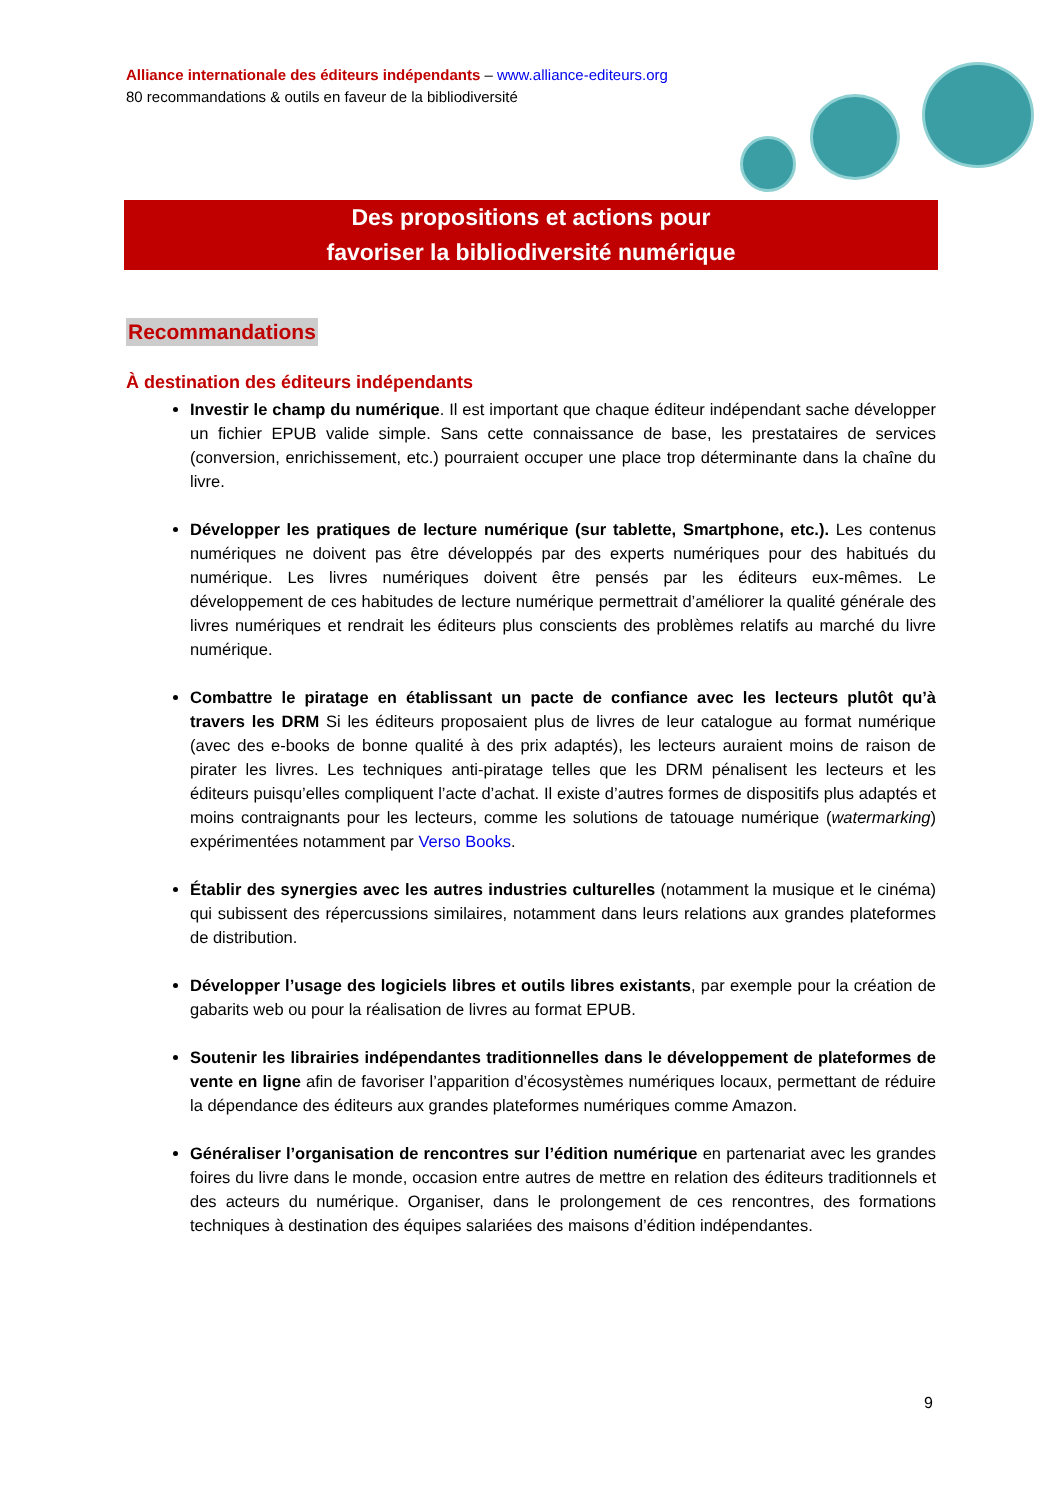Alliance internationale des éditeurs indépendants – www.alliance-editeurs.org
80 recommandations & outils en faveur de la bibliodiversité
Des propositions et actions pour
favoriser la bibliodiversité numérique
Recommandations
À destination des éditeurs indépendants
Investir le champ du numérique. Il est important que chaque éditeur indépendant sache développer un fichier EPUB valide simple. Sans cette connaissance de base, les prestataires de services (conversion, enrichissement, etc.) pourraient occuper une place trop déterminante dans la chaîne du livre.
Développer les pratiques de lecture numérique (sur tablette, Smartphone, etc.). Les contenus numériques ne doivent pas être développés par des experts numériques pour des habitués du numérique. Les livres numériques doivent être pensés par les éditeurs eux-mêmes. Le développement de ces habitudes de lecture numérique permettrait d’améliorer la qualité générale des livres numériques et rendrait les éditeurs plus conscients des problèmes relatifs au marché du livre numérique.
Combattre le piratage en établissant un pacte de confiance avec les lecteurs plutôt qu’à travers les DRM Si les éditeurs proposaient plus de livres de leur catalogue au format numérique (avec des e-books de bonne qualité à des prix adaptés), les lecteurs auraient moins de raison de pirater les livres. Les techniques anti-piratage telles que les DRM pénalisent les lecteurs et les éditeurs puisqu’elles compliquent l’acte d’achat. Il existe d’autres formes de dispositifs plus adaptés et moins contraignants pour les lecteurs, comme les solutions de tatouage numérique (watermarking) expérimentées notamment par Verso Books.
Établir des synergies avec les autres industries culturelles (notamment la musique et le cinéma) qui subissent des répercussions similaires, notamment dans leurs relations aux grandes plateformes de distribution.
Développer l’usage des logiciels libres et outils libres existants, par exemple pour la création de gabarits web ou pour la réalisation de livres au format EPUB.
Soutenir les librairies indépendantes traditionnelles dans le développement de plateformes de vente en ligne afin de favoriser l’apparition d’écosystèmes numériques locaux, permettant de réduire la dépendance des éditeurs aux grandes plateformes numériques comme Amazon.
Généraliser l’organisation de rencontres sur l’édition numérique en partenariat avec les grandes foires du livre dans le monde, occasion entre autres de mettre en relation des éditeurs traditionnels et des acteurs du numérique. Organiser, dans le prolongement de ces rencontres, des formations techniques à destination des équipes salariées des maisons d’édition indépendantes.
9